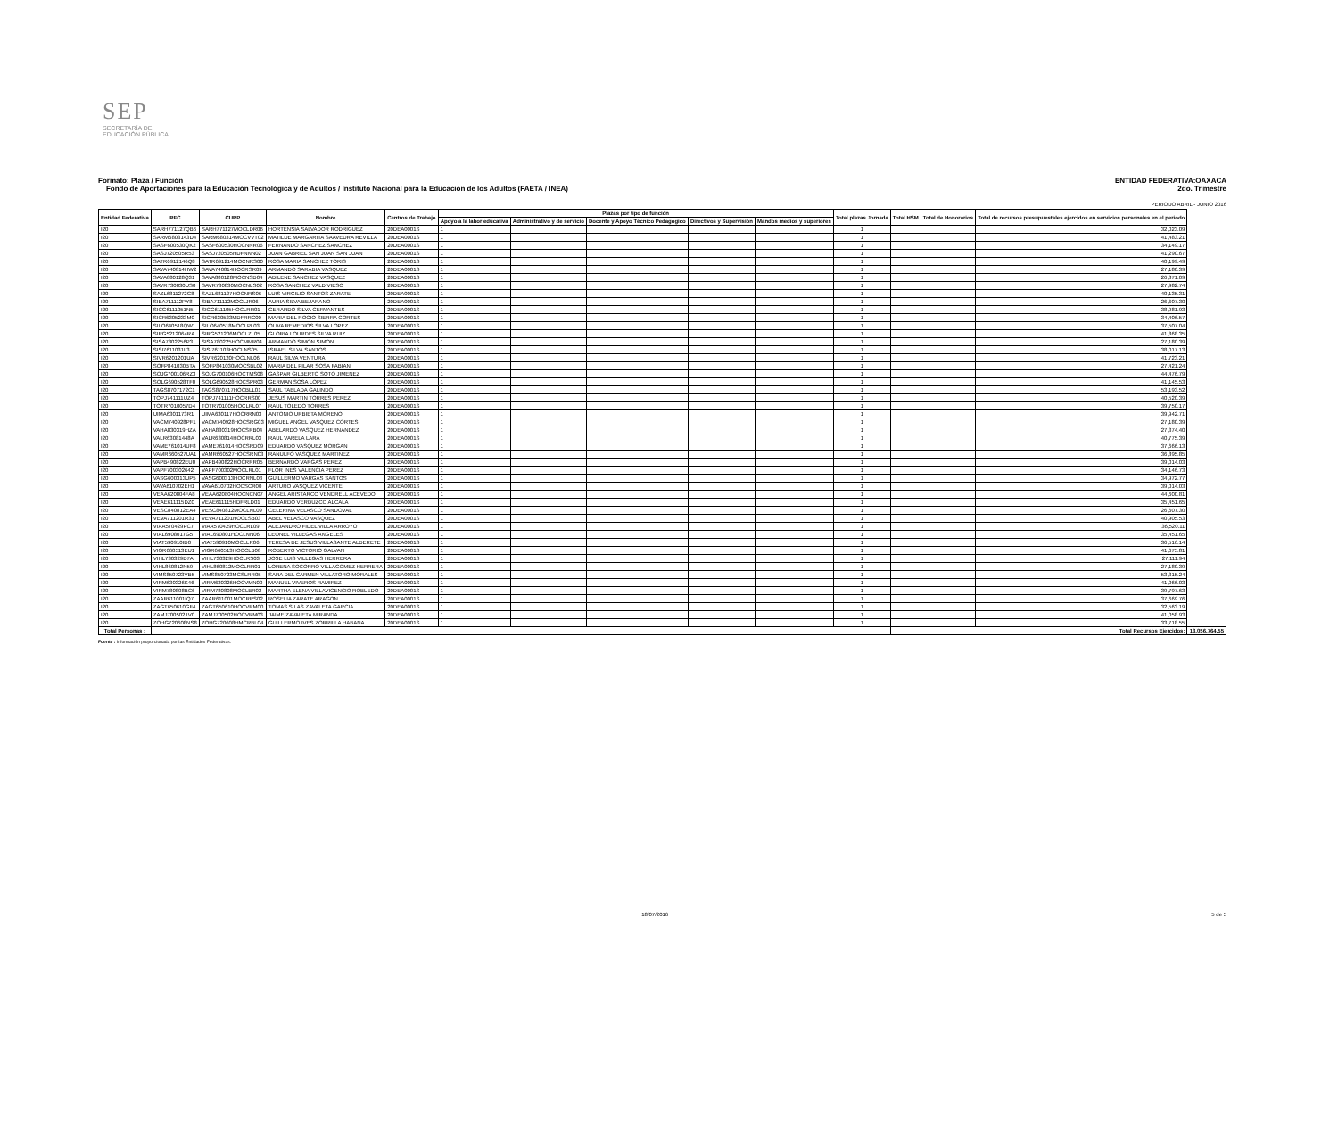SEP
SECRETARÍA DE
EDUCACIÓN PÚBLICA
Formato: Plaza / Función
Fondo de Aportaciones para la Educación Tecnológica y de Adultos / Instituto Nacional para la Educación de los Adultos (FAETA / INEA)
ENTIDAD FEDERATIVA:OAXACA
2do. Trimestre
PERIODO ABRIL - JUNIO 2016
| Entidad Federativa | RFC | CURP | Nombre | Centros de Trabajo | Plazas por tipo de función | | | | | Total plazas Jornada | Total HSM | Total de Honorarios | Total de recursos presupuestales ejercidos en servicios personales en el periodo | |
| --- | --- | --- | --- | --- | --- | --- | --- | --- | --- | --- | --- | --- | --- | --- |
| | | | | | Apoyo a la labor educativa | Administrativo y de servicio | Docente y Apoyo Técnico Pedagógico | Directivos y Supervisión | Mandos medios y superiores | | | | | |
| I20 | SARH771127QB6 | SARH771127MOCLDR06 | HORTENSIA SALVADOR RODRIGUEZ | 20DEA0001S | 1 | | | | | 1 | | | 32,023.09 | |
| I20 | SARM6803143D4 | SARM680314MOCVVT02 | MATILDE MARGARITA SAAVEDRA REVILLA | 20DEA0001S | 1 | | | | | 1 | | | 41,483.21 | |
| I20 | SASF600530QK2 | SASF600530HOCNNR06 | FERNANDO SANCHEZ SANCHEZ | 20DEA0001S | 1 | | | | | 1 | | | 34,149.17 | |
| I20 | SASJ720505R53 | SASJ720505HDFNNN02 | JUAN GABRIEL SAN JUAN SAN JUAN | 20DEA0001S | 1 | | | | | 1 | | | 41,290.67 | |
| I20 | SATR6912146Q8 | SATR691214MOCNRS00 | ROSA MARIA SANCHEZ TORIS | 20DEA0001S | 1 | | | | | 1 | | | 40,199.49 | |
| I20 | SAVA740814HW2 | SAVA740814HOCRSR09 | ARMANDO SARABIA VASQUEZ | 20DEA0001S | 1 | | | | | 1 | | | 27,180.39 | |
| I20 | SAVA880128Q31 | SAVA880128MOCNSD04 | ADILENE SANCHEZ VASQUEZ | 20DEA0001S | 1 | | | | | 1 | | | 26,871.09 | |
| I20 | SAVR730830US0 | SAVR730830MOCNLS02 | ROSA SANCHEZ VALDIVIESO | 20DEA0001S | 1 | | | | | 1 | | | 27,982.74 | |
| I20 | SAZL6811272G8 | SAZL681127HOCNRS06 | LUIS VIRGILIO SANTOS ZARATE | 20DEA0001S | 1 | | | | | 1 | | | 40,135.31 | |
| I20 | SIBA711112PY8 | SIBA711112MOCLJR06 | AURIA SILVA BEJARANO | 20DEA0001S | 1 | | | | | 1 | | | 26,607.30 | |
| I20 | SICG6111051N5 | SICG611105HOCLRR01 | GERARDO SILVA CERVANTES | 20DEA0001S | 1 | | | | | 1 | | | 38,981.93 | |
| I20 | SICR6305233M0 | SICR630523MDFRRC00 | MARIA DEL ROCIO SIERRA CORTES | 20DEA0001S | 1 | | | | | 1 | | | 34,406.57 | |
| I20 | SILO640518QW1 | SILO640518MOCLPL03 | OLIVA REMEDIOS SILVA LOPEZ | 20DEA0001S | 1 | | | | | 1 | | | 37,507.04 | |
| I20 | SIRG5212064RA | SIRG521206MOCLZL05 | GLORIA LOURDES SILVA RUIZ | 20DEA0001S | 1 | | | | | 1 | | | 41,868.35 | |
| I20 | SISA7802256P3 | SISA780225HOCMMR04 | ARMANDO SIMON SIMON | 20DEA0001S | 1 | | | | | 1 | | | 27,180.39 | |
| I20 | SISI7611031L3 | SISI761103HOCLNS05 | ISRAEL SILVA SANTOS | 20DEA0001S | 1 | | | | | 1 | | | 38,017.13 | |
| I20 | SIVR6201201UA | SIVR620120HOCLNL06 | RAUL SILVA VENTURA | 20DEA0001S | 1 | | | | | 1 | | | 41,723.21 | |
| I20 | SOFP841030BTA | SOFP841030MOCSBL02 | MARIA DEL PILAR SOSA FABIAN | 20DEA0001S | 1 | | | | | 1 | | | 27,421.24 | |
| I20 | SOJG700106RZ3 | SOJG700106HOCTMS08 | GASPAR GILBERTO SOTO JIMENEZ | 20DEA0001S | 1 | | | | | 1 | | | 44,476.79 | |
| I20 | SOLG690528TF0 | SOLG690528HOCSPR03 | GERMAN SOSA LOPEZ | 20DEA0001S | 1 | | | | | 1 | | | 41,145.53 | |
| I20 | TAGS8707172C1 | TAGS870717HOCBLL01 | SAUL TABLADA GALINDO | 20DEA0001S | 1 | | | | | 1 | | | 53,193.52 | |
| I20 | TOPJ741111UZ4 | TOPJ741111HOCRRS00 | JESUS MARTIN TORRES PEREZ | 20DEA0001S | 1 | | | | | 1 | | | 40,520.39 | |
| I20 | TOTR7010057D4 | TOTR701005HOCLRL07 | RAUL TOLEDO TORRES | 20DEA0001S | 1 | | | | | 1 | | | 39,750.17 | |
| I20 | UIMA6301173R1 | UIMA630117HOCRRN03 | ANTONIO URBIETA MORENO | 20DEA0001S | 1 | | | | | 1 | | | 39,942.71 | |
| I20 | VACM740928PF1 | VACM740928HOCSRG03 | MIGUEL ANGEL VASQUEZ CORTES | 20DEA0001S | 1 | | | | | 1 | | | 27,180.39 | |
| I20 | VAHA830319HZA | VAHA830319HOCSRB04 | ABELARDO VASQUEZ HERNANDEZ | 20DEA0001S | 1 | | | | | 1 | | | 27,374.40 | |
| I20 | VALR63081448A | VALR630814HOCRRL03 | RAUL VARELA LARA | 20DEA0001S | 1 | | | | | 1 | | | 40,775.39 | |
| I20 | VAME761014UF8 | VAME761014HOCSRD09 | EDUARDO VASQUEZ MORGAN | 20DEA0001S | 1 | | | | | 1 | | | 37,666.13 | |
| I20 | VAMR660527UA1 | VAMR660527HOCSRN03 | RANULFO VASQUEZ MARTINEZ | 20DEA0001S | 1 | | | | | 1 | | | 36,895.85 | |
| I20 | VAPB490822EU0 | VAPB490822HOCRRR05 | BERNARDO VARGAS PEREZ | 20DEA0001S | 1 | | | | | 1 | | | 39,014.03 | |
| I20 | VAPF700302642 | VAPF700302MOCLRL01 | FLOR INES VALENCIA PEREZ | 20DEA0001S | 1 | | | | | 1 | | | 34,146.73 | |
| I20 | VASG600313UP5 | VASG600313HOCRNL08 | GUILLERMO VARGAS SANTOS | 20DEA0001S | 1 | | | | | 1 | | | 34,972.77 | |
| I20 | VAVA610702EH1 | VAVA610702HOCSCR00 | ARTURO VASQUEZ VICENTE | 20DEA0001S | 1 | | | | | 1 | | | 39,014.03 | |
| I20 | VEAA620804FA8 | VEAA620804HOCNCN07 | ANGEL ARISTARCO VENDRELL ACEVEDO | 20DEA0001S | 1 | | | | | 1 | | | 44,600.81 | |
| I20 | VEAE611115DZ0 | VEAE611115HDFRLD01 | EDUARDO VERDUZCO ALCALA | 20DEA0001S | 1 | | | | | 1 | | | 35,451.65 | |
| I20 | VESC840812EA4 | VESC840812MOCLNL09 | CELERINA VELASCO SANDOVAL | 20DEA0001S | 1 | | | | | 1 | | | 26,607.30 | |
| I20 | VEVA711201R31 | VEVA711201HOCLSB03 | ABEL VELASCO VASQUEZ | 20DEA0001S | 1 | | | | | 1 | | | 40,905.53 | |
| I20 | VIAA570429PC7 | VIAA570429HOCLRL09 | ALEJANDRO FIDEL VILLA ARROYO | 20DEA0001S | 1 | | | | | 1 | | | 36,520.11 | |
| I20 | VIAL6908017G5 | VIAL690801HOCLNN06 | LEONEL VILLEGAS ANGELES | 20DEA0001S | 1 | | | | | 1 | | | 35,451.65 | |
| I20 | VIAT590910ID0 | VIAT590910MOCLLR06 | TERESA DE JESUS VILLASANTE ALDERETE | 20DEA0001S | 1 | | | | | 1 | | | 36,516.14 | |
| I20 | VIGR660513EU1 | VIGR660513HOCCLB08 | ROBERTO VICTORIO GALVAN | 20DEA0001S | 1 | | | | | 1 | | | 41,675.81 | |
| I20 | VIHL730329D7A | VIHL730329HOCLRS03 | JOSE LUIS VILLEGAS HERRERA | 20DEA0001S | 1 | | | | | 1 | | | 27,111.94 | |
| I20 | VIHL860812N59 | VIHL860812MOCLRR01 | LORENA SOCORRO VILLAGOMEZ HERRERA | 20DEA0001S | 1 | | | | | 1 | | | 27,180.39 | |
| I20 | VIMS850723VB5 | VIMS850723MCSLRR05 | SARA DEL CARMEN VILLATORO MORALES | 20DEA0001S | 1 | | | | | 1 | | | 53,315.24 | |
| I20 | VIRM630326K46 | VIRM630326HOCVMN00 | MANUEL VIVEROS RAMIREZ | 20DEA0001S | 1 | | | | | 1 | | | 41,066.03 | |
| I20 | VIRM780808BC6 | VIRM780808MOCLBR02 | MARTHA ELENA VILLAVICENCIO ROBLEDO | 20DEA0001S | 1 | | | | | 1 | | | 39,797.63 | |
| I20 | ZAAR611001IQ7 | ZAAR611001MOCRRS02 | ROSELIA ZARATE ARAGON | 20DEA0001S | 1 | | | | | 1 | | | 37,669.76 | |
| I20 | ZAGT650610GF4 | ZAGT650610HOCVRM00 | TOMAS SILAS ZAVALETA GARCIA | 20DEA0001S | 1 | | | | | 1 | | | 32,563.19 | |
| I20 | ZAMJ7005021V0 | ZAMJ700502HOCVRM03 | JAIME ZAVALETA MIRANDA | 20DEA0001S | 1 | | | | | 1 | | | 41,058.93 | |
| I20 | ZOHG720608NS8 | ZOHG720608HMCRBL04 | GUILLERMO IVES ZORRILLA HABANA | 20DEA0001S | 1 | | | | | 1 | | | 33,718.55 | |
| Total Personas : | | | | | | | | | | | Total Recursos Ejercidos: | | | 13,056,764.55 |
Fuente : Información proporcionada por las Entidades Federativas.
18/07/2016 5 de 5